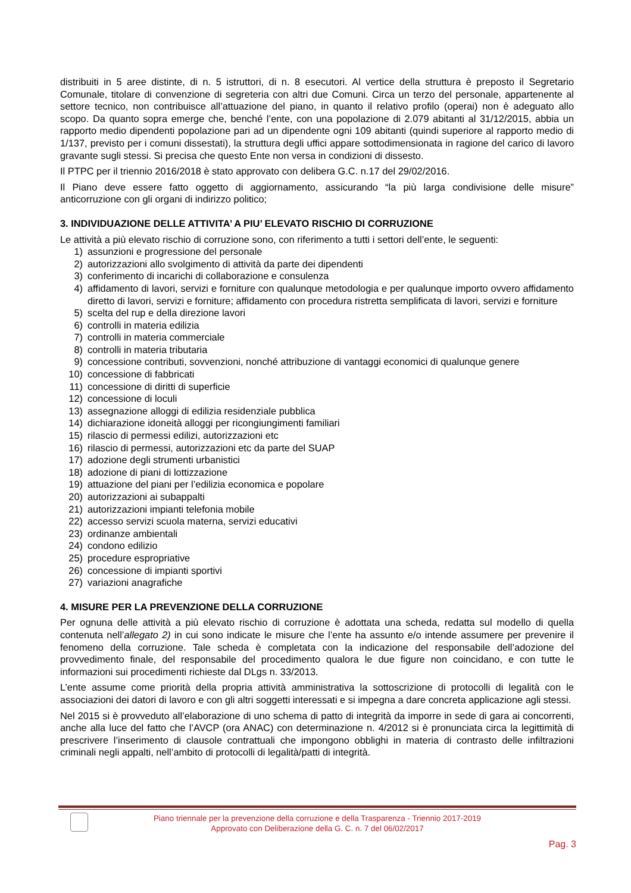distribuiti in 5 aree distinte, di n. 5 istruttori, di n. 8 esecutori. Al vertice della struttura è preposto il Segretario Comunale, titolare di convenzione di segreteria con altri due Comuni. Circa un terzo del personale, appartenente al settore tecnico, non contribuisce all’attuazione del piano, in quanto il relativo profilo (operai) non è adeguato allo scopo. Da quanto sopra emerge che, benché l’ente, con una popolazione di 2.079 abitanti al 31/12/2015, abbia un rapporto medio dipendenti popolazione pari ad un dipendente ogni 109 abitanti (quindi superiore al rapporto medio di 1/137, previsto per i comuni dissestati), la struttura degli uffici appare sottodimensionata in ragione del carico di lavoro gravante sugli stessi. Si precisa che questo Ente non versa in condizioni di dissesto.
Il PTPC per il triennio 2016/2018 è stato approvato con delibera G.C. n.17 del 29/02/2016.
Il Piano deve essere fatto oggetto di aggiornamento, assicurando “la più larga condivisione delle misure” anticorruzione con gli organi di indirizzo politico;
3. INDIVIDUAZIONE DELLE ATTIVITA’ A PIU’ ELEVATO RISCHIO DI CORRUZIONE
Le attività a più elevato rischio di corruzione sono, con riferimento a tutti i settori dell’ente, le seguenti:
1) assunzioni e progressione del personale
2) autorizzazioni allo svolgimento di attività da parte dei dipendenti
3) conferimento di incarichi di collaborazione e consulenza
4) affidamento di lavori, servizi e forniture con qualunque metodologia e per qualunque importo ovvero affidamento diretto di lavori, servizi e forniture; affidamento con procedura ristretta semplificata di lavori, servizi e forniture
5) scelta del rup e della direzione lavori
6) controlli in materia edilizia
7) controlli in materia commerciale
8) controlli in materia tributaria
9) concessione contributi, sovvenzioni, nonché attribuzione di vantaggi economici di qualunque genere
10) concessione di fabbricati
11) concessione di diritti di superficie
12) concessione di loculi
13) assegnazione alloggi di edilizia residenziale pubblica
14) dichiarazione idoneità alloggi per ricongiungimenti familiari
15) rilascio di permessi edilizi, autorizzazioni etc
16) rilascio di permessi, autorizzazioni etc da parte del SUAP
17) adozione degli strumenti urbanistici
18) adozione di piani di lottizzazione
19) attuazione del piani per l’edilizia economica e popolare
20) autorizzazioni ai subappalti
21) autorizzazioni impianti telefonia mobile
22) accesso servizi scuola materna, servizi educativi
23) ordinanze ambientali
24) condono edilizio
25) procedure espropriative
26) concessione di impianti sportivi
27) variazioni anagrafiche
4. MISURE PER LA PREVENZIONE DELLA CORRUZIONE
Per ognuna delle attività a più elevato rischio di corruzione è adottata una scheda, redatta sul modello di quella contenuta nell’allegato 2) in cui sono indicate le misure che l’ente ha assunto e/o intende assumere per prevenire il fenomeno della corruzione. Tale scheda è completata con la indicazione del responsabile dell’adozione del provvedimento finale, del responsabile del procedimento qualora le due figure non coincidano, e con tutte le informazioni sui procedimenti richieste dal DLgs n. 33/2013.
L’ente assume come priorità della propria attività amministrativa la sottoscrizione di protocolli di legalità con le associazioni dei datori di lavoro e con gli altri soggetti interessati e si impegna a dare concreta applicazione agli stessi.
Nel 2015 si è provveduto all’elaborazione di uno schema di patto di integrità da imporre in sede di gara ai concorrenti, anche alla luce del fatto che l’AVCP (ora ANAC) con determinazione n. 4/2012 si è pronunciata circa la legittimità di prescrivere l’inserimento di clausole contrattuali che impongono obblighi in materia di contrasto delle infiltrazioni criminali negli appalti, nell’ambito di protocolli di legalità/patti di integrità.
Piano triennale per la prevenzione della corruzione e della Trasparenza - Triennio 2017-2019
Approvato con Deliberazione della G. C. n. 7 del 06/02/2017
Pag. 3